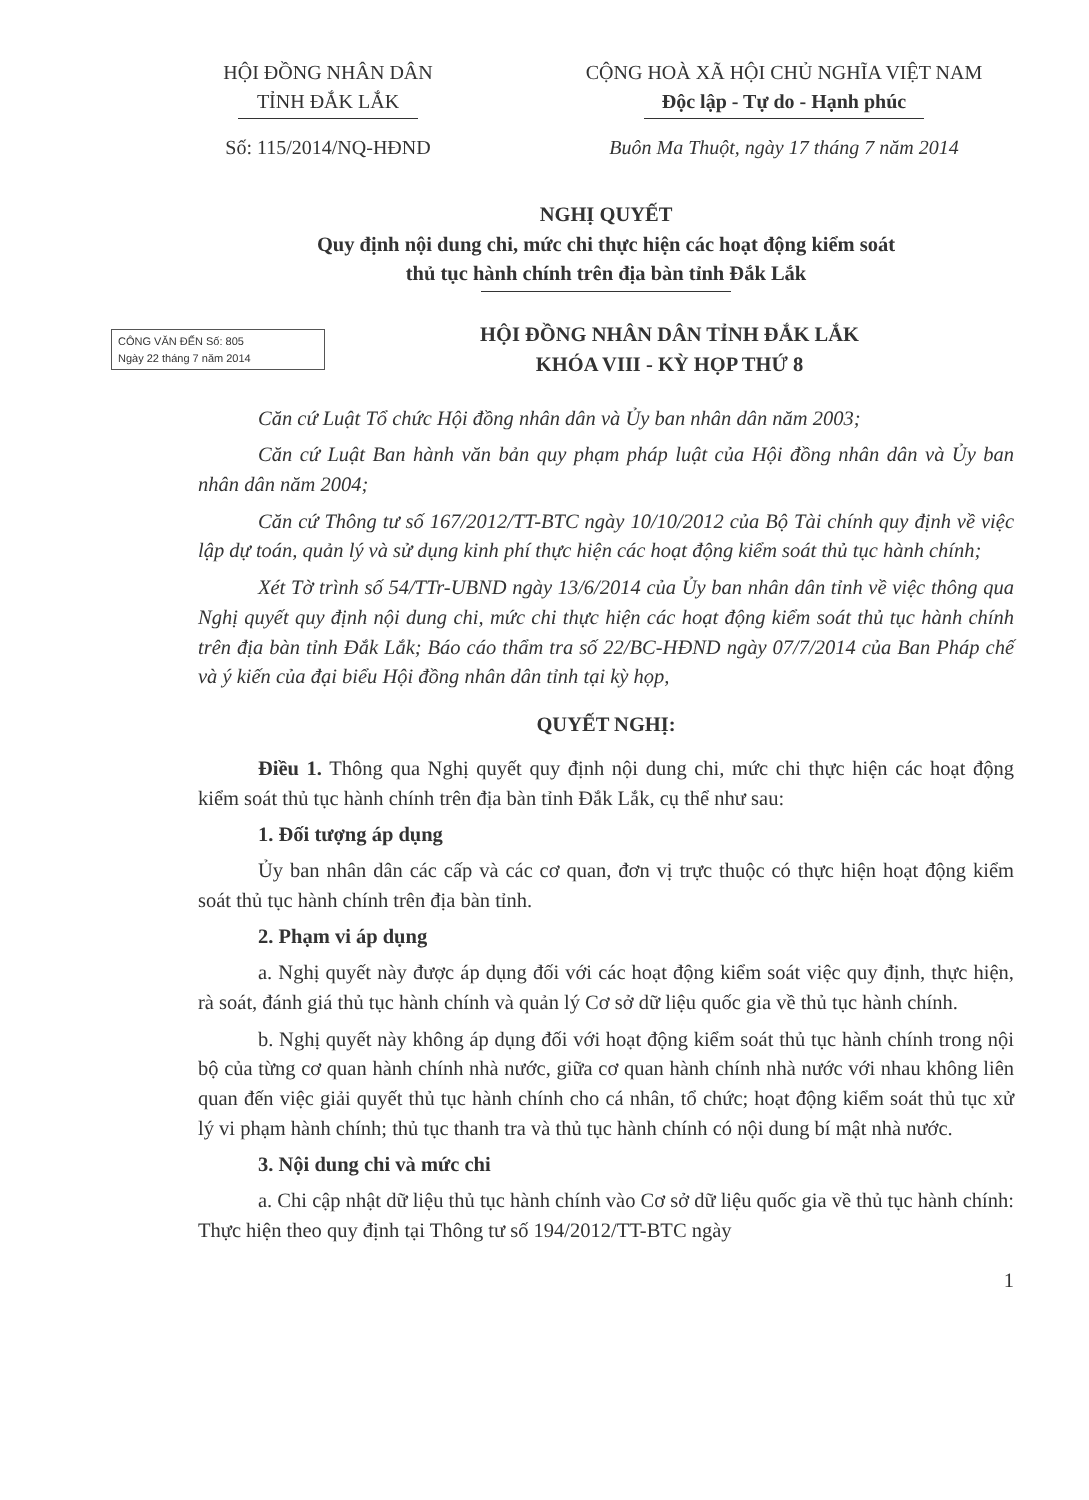HỘI ĐỒNG NHÂN DÂN
TỈNH ĐẮK LẮK
Số: 115/2014/NQ-HĐND
CỘNG HOÀ XÃ HỘI CHỦ NGHĨA VIỆT NAM
Độc lập - Tự do - Hạnh phúc
Buôn Ma Thuột, ngày 17 tháng 7 năm 2014
NGHỊ QUYẾT
Quy định nội dung chi, mức chi thực hiện các hoạt động kiểm soát
thủ tục hành chính trên địa bàn tỉnh Đắk Lắk
CÔNG VĂN ĐẾN Số: 805
Ngày 22 tháng 7 năm 2014
HỘI ĐỒNG NHÂN DÂN TỈNH ĐẮK LẮK
KHÓA VIII - KỲ HỌP THỨ 8
Căn cứ Luật Tổ chức Hội đồng nhân dân và Ủy ban nhân dân năm 2003;
Căn cứ Luật Ban hành văn bản quy phạm pháp luật của Hội đồng nhân dân và Ủy ban nhân dân năm 2004;
Căn cứ Thông tư số 167/2012/TT-BTC ngày 10/10/2012 của Bộ Tài chính quy định về việc lập dự toán, quản lý và sử dụng kinh phí thực hiện các hoạt động kiểm soát thủ tục hành chính;
Xét Tờ trình số 54/TTr-UBND ngày 13/6/2014 của Ủy ban nhân dân tỉnh về việc thông qua Nghị quyết quy định nội dung chi, mức chi thực hiện các hoạt động kiểm soát thủ tục hành chính trên địa bàn tỉnh Đắk Lắk; Báo cáo thẩm tra số 22/BC-HĐND ngày 07/7/2014 của Ban Pháp chế và ý kiến của đại biểu Hội đồng nhân dân tỉnh tại kỳ họp,
QUYẾT NGHỊ:
Điều 1. Thông qua Nghị quyết quy định nội dung chi, mức chi thực hiện các hoạt động kiểm soát thủ tục hành chính trên địa bàn tỉnh Đắk Lắk, cụ thể như sau:
1. Đối tượng áp dụng
Ủy ban nhân dân các cấp và các cơ quan, đơn vị trực thuộc có thực hiện hoạt động kiểm soát thủ tục hành chính trên địa bàn tỉnh.
2. Phạm vi áp dụng
a. Nghị quyết này được áp dụng đối với các hoạt động kiểm soát việc quy định, thực hiện, rà soát, đánh giá thủ tục hành chính và quản lý Cơ sở dữ liệu quốc gia về thủ tục hành chính.
b. Nghị quyết này không áp dụng đối với hoạt động kiểm soát thủ tục hành chính trong nội bộ của từng cơ quan hành chính nhà nước, giữa cơ quan hành chính nhà nước với nhau không liên quan đến việc giải quyết thủ tục hành chính cho cá nhân, tổ chức; hoạt động kiểm soát thủ tục xử lý vi phạm hành chính; thủ tục thanh tra và thủ tục hành chính có nội dung bí mật nhà nước.
3. Nội dung chi và mức chi
a. Chi cập nhật dữ liệu thủ tục hành chính vào Cơ sở dữ liệu quốc gia về thủ tục hành chính: Thực hiện theo quy định tại Thông tư số 194/2012/TT-BTC ngày
1